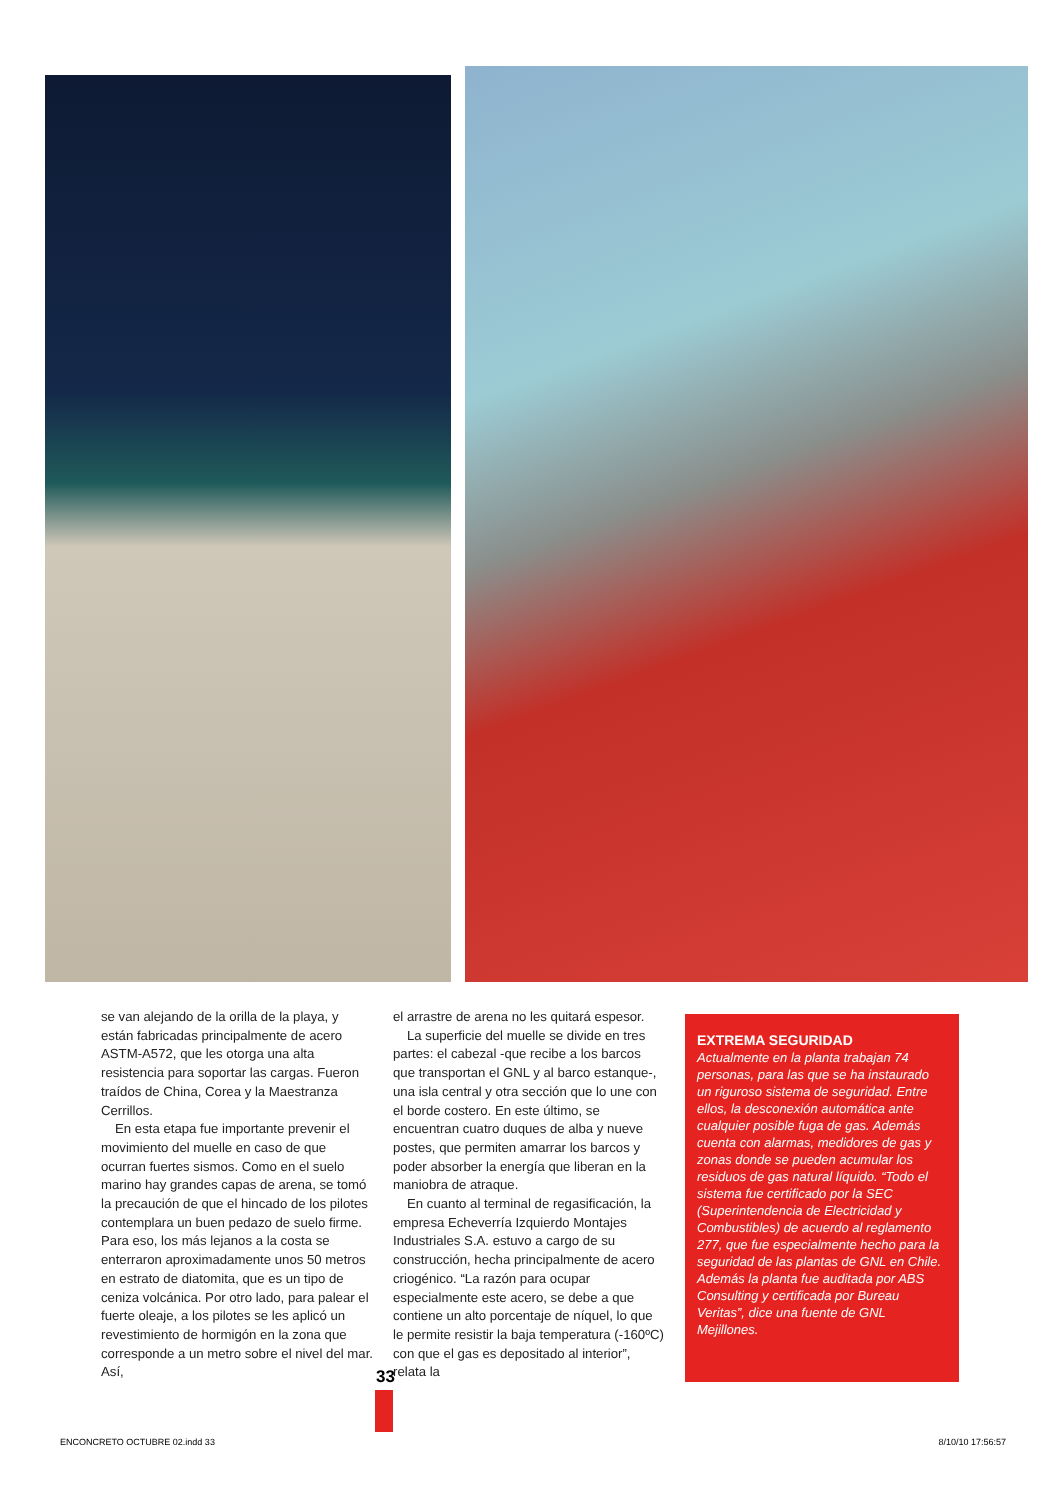se van alejando de la orilla de la playa, y están fabricadas principalmente de acero ASTM-A572, que les otorga una alta resistencia para soportar las cargas. Fueron traídos de China, Corea y la Maestranza Cerrillos.
En esta etapa fue importante prevenir el movimiento del muelle en caso de que ocurran fuertes sismos. Como en el suelo marino hay grandes capas de arena, se tomó la precaución de que el hincado de los pilotes contemplara un buen pedazo de suelo firme. Para eso, los más lejanos a la costa se enterraron aproximadamente unos 50 metros en estrato de diatomita, que es un tipo de ceniza volcánica. Por otro lado, para palear el fuerte oleaje, a los pilotes se les aplicó un revestimiento de hormigón en la zona que corresponde a un metro sobre el nivel del mar. Así,
el arrastre de arena no les quitará espesor.
La superficie del muelle se divide en tres partes: el cabezal -que recibe a los barcos que transportan el GNL y al barco estanque-, una isla central y otra sección que lo une con el borde costero. En este último, se encuentran cuatro duques de alba y nueve postes, que permiten amarrar los barcos y poder absorber la energía que liberan en la maniobra de atraque.
En cuanto al terminal de regasificación, la empresa Echeverría Izquierdo Montajes Industriales S.A. estuvo a cargo de su construcción, hecha principalmente de acero criogénico. “La razón para ocupar especialmente este acero, se debe a que contiene un alto porcentaje de níquel, lo que le permite resistir la baja temperatura (-160ºC) con que el gas es depositado al interior”, relata la
EXTREMA SEGURIDAD
Actualmente en la planta trabajan 74 personas, para las que se ha instaurado un riguroso sistema de seguridad. Entre ellos, la desconexión automática ante cualquier posible fuga de gas. Además cuenta con alarmas, medidores de gas y zonas donde se pueden acumular los residuos de gas natural líquido. “Todo el sistema fue certificado por la SEC (Superintendencia de Electricidad y Combustibles) de acuerdo al reglamento 277, que fue especialmente hecho para la seguridad de las plantas de GNL en Chile. Además la planta fue auditada por ABS Consulting y certificada por Bureau Veritas”, dice una fuente de GNL Mejillones.
33
ENCONCRETO OCTUBRE 02.indd 33 8/10/10 17:56:57